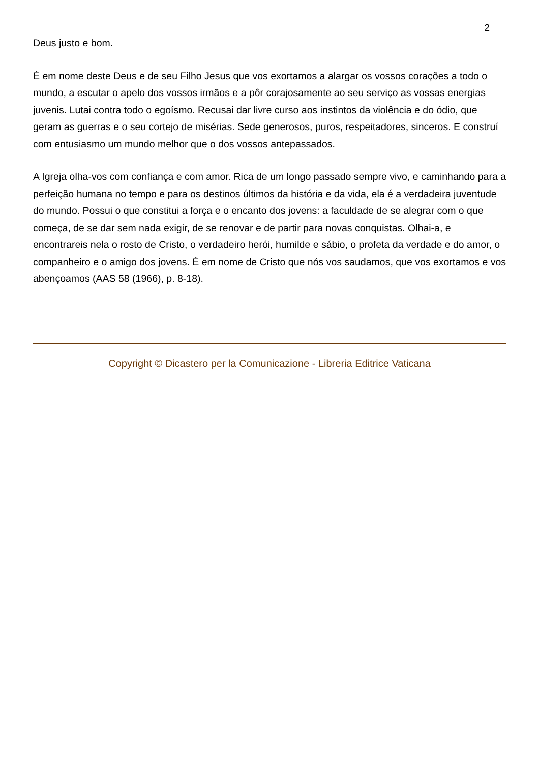2
Deus justo e bom.
É em nome deste Deus e de seu Filho Jesus que vos exortamos a alargar os vossos corações a todo o mundo, a escutar o apelo dos vossos irmãos e a pôr corajosamente ao seu serviço as vossas energias juvenis. Lutai contra todo o egoísmo. Recusai dar livre curso aos instintos da violência e do ódio, que geram as guerras e o seu cortejo de misérias. Sede generosos, puros, respeitadores, sinceros. E construí com entusiasmo um mundo melhor que o dos vossos antepassados.
A Igreja olha-vos com confiança e com amor. Rica de um longo passado sempre vivo, e caminhando para a perfeição humana no tempo e para os destinos últimos da história e da vida, ela é a verdadeira juventude do mundo. Possui o que constitui a força e o encanto dos jovens: a faculdade de se alegrar com o que começa, de se dar sem nada exigir, de se renovar e de partir para novas conquistas. Olhai-a, e encontrareis nela o rosto de Cristo, o verdadeiro herói, humilde e sábio, o profeta da verdade e do amor, o companheiro e o amigo dos jovens. É em nome de Cristo que nós vos saudamos, que vos exortamos e vos abençoamos (AAS 58 (1966), p. 8-18).
Copyright © Dicastero per la Comunicazione - Libreria Editrice Vaticana